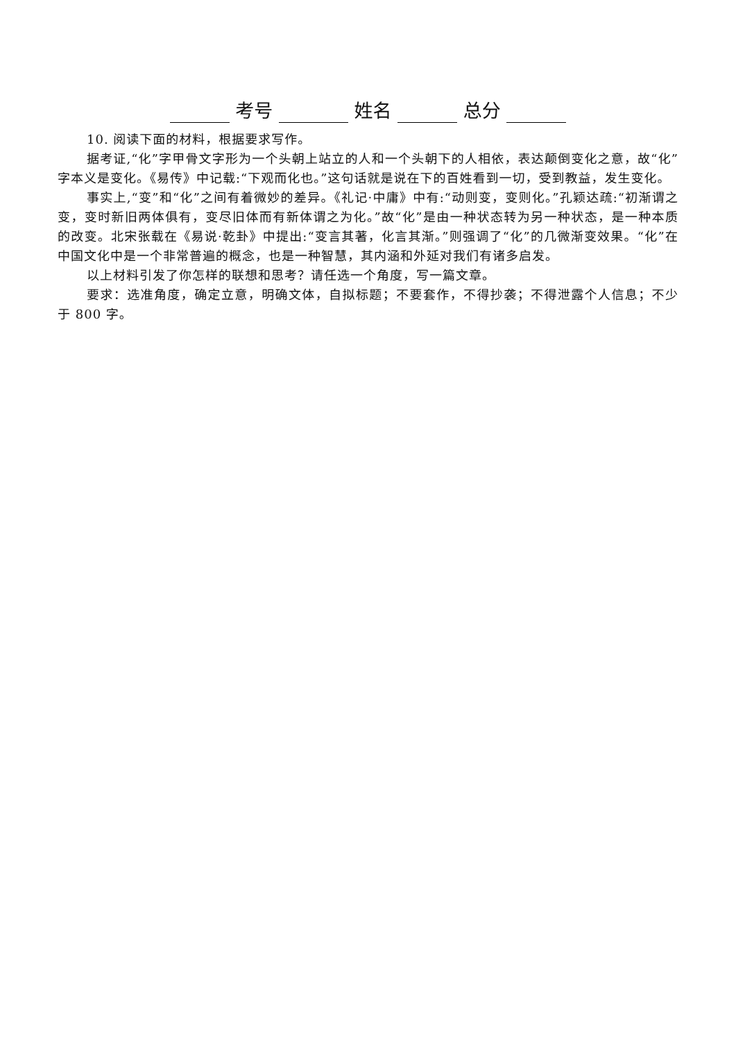考号 姓名 总分
10. 阅读下面的材料，根据要求写作。
据考证,“化”字甲骨文字形为一个头朝上站立的人和一个头朝下的人相依，表达颠倒变化之意，故“化”字本义是变化。《易传》中记载:“下观而化也。”这句话就是说在下的百姓看到一切，受到教益，发生变化。
事实上,“变”和“化”之间有着微妙的差异。《礼记·中庸》中有:“动则变，变则化。”孔颖达疏:“初渐谓之变，变时新旧两体俱有，变尽旧体而有新体谓之为化。”故“化”是由一种状态转为另一种状态，是一种本质的改变。北宋张载在《易说·乾卦》中提出:“变言其著，化言其渐。”则强调了“化”的几微渐变效果。“化”在中国文化中是一个非常普遍的概念，也是一种智慧，其内涵和外延对我们有诸多启发。
以上材料引发了你怎样的联想和思考？请任选一个角度，写一篇文章。
要求：选准角度，确定立意，明确文体，自拟标题；不要套作，不得抄袭；不得泄露个人信息；不少于 800 字。